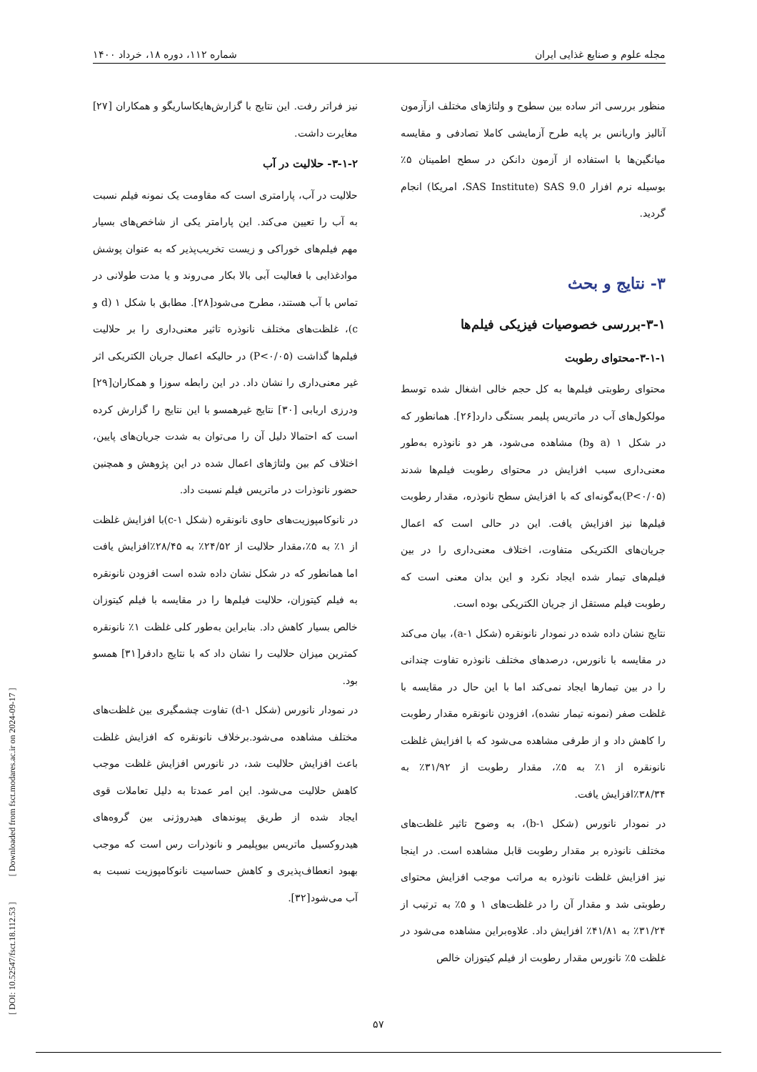مجله علوم و صنایع غذایی ایران شماره ۱۱۲، دوره ۱۸، خرداد ۱۴۰۰
منظور بررسی اثر ساده بین سطوح و ولتاژهای مختلف ازآزمون آنالیز واریانس بر پایه طرح آزمایشی کاملا تصادفی و مقایسه میانگین‌ها با استفاده از آزمون دانکن در سطح اطمینان ۵٪ بوسیله نرم افزار SAS 9.0 (SAS Institute، امریکا) انجام گردید.
۳- نتایج و بحث
۳-۱-بررسی خصوصیات فیزیکی فیلم‌ها
۳-۱-۱-محتوای رطوبت
محتوای رطوبتی فیلم‌ها به کل حجم خالی اشغال شده توسط مولکول‌های آب در ماتریس پلیمر بستگی دارد[۲۶]. همانطور که در شکل ۱ (a وb) مشاهده می‌شود، هر دو نانوذره به‌طور معنی‌داری سبب افزایش در محتوای رطوبت فیلم‌ها شدند (P<۰/۰۵)به‌گونه‌ای که با افزایش سطح نانوذره، مقدار رطوبت فیلم‌ها نیز افزایش یافت. این در حالی است که اعمال جریان‌های الکتریکی متفاوت، اختلاف معنی‌داری را در بین فیلم‌های تیمار شده ایجاد نکرد و این بدان معنی است که رطوبت فیلم مستقل از جریان الکتریکی بوده است.
نتایج نشان داده شده در نمودار نانونقره (شکل a-۱)، بیان می‌کند در مقایسه با نانورس، درصدهای مختلف نانوذره تفاوت چندانی را در بین تیمارها ایجاد نمی‌کند اما با این حال در مقایسه با غلظت صفر (نمونه تیمار نشده)، افزودن نانونقره مقدار رطوبت را کاهش داد و از طرفی مشاهده می‌شود که با افزایش غلظت نانونقره از ۱٪ به ۵٪، مقدار رطوبت از ۳۱/۹۲٪ به ۳۸/۳۴٪افزایش یافت.
در نمودار نانورس (شکل b-۱)، به وضوح تاثیر غلظت‌های مختلف نانوذره بر مقدار رطوبت قابل مشاهده است. در اینجا نیز افزایش غلظت نانوذره به مراتب موجب افزایش محتوای رطوبتی شد و مقدار آن را در غلظت‌های ۱ و ۵٪ به ترتیب از ۳۱/۲۴٪ به ۴۱/۸۱٪ افزایش داد. علاوه‌براین مشاهده می‌شود در غلظت ۵٪ نانورس مقدار رطوبت از فیلم کیتوزان خالص
نیز فراتر رفت. این نتایج با گزارش‌هایکاساریگو و همکاران [۲۷] مغایرت داشت.
۳-۱-۲- حلالیت در آب
حلالیت در آب، پارامتری است که مقاومت یک نمونه فیلم نسبت به آب را تعیین می‌کند. این پارامتر یکی از شاخص‌های بسیار مهم فیلم‌های خوراکی و زیست تخریب‌پذیر که به عنوان پوشش موادغذایی با فعالیت آبی بالا بکار می‌روند و یا مدت طولانی در تماس با آب هستند، مطرح می‌شود[۲۸]. مطابق با شکل ۱ (d و c)، غلظت‌های مختلف نانوذره تاثیر معنی‌داری را بر حلالیت فیلم‌ها گذاشت (P<۰/۰۵) در حالیکه اعمال جریان الکتریکی اثر غیر معنی‌داری را نشان داد. در این رابطه سوزا و همکاران[۲۹] ودرزی اربابی [۳۰] نتایج غیرهمسو با این نتایج را گزارش کرده است که احتمالا دلیل آن را می‌توان به شدت جریان‌های پایین، اختلاف کم بین ولتاژهای اعمال شده در این پژوهش و همچنین حضور نانوذرات در ماتریس فیلم نسبت داد.
در نانوکامپوزیت‌های حاوی نانونقره (شکل c-۱)با افزایش غلظت از ۱٪ به ۵٪،مقدار حلالیت از ۲۴/۵۲٪ به ۲۸/۴۵٪افزایش یافت اما همانطور که در شکل نشان داده شده است افزودن نانونقره به فیلم کیتوزان، حلالیت فیلم‌ها را در مقایسه با فیلم کیتوزان خالص بسیار کاهش داد. بنابراین به‌طور کلی غلظت ۱٪ نانونقره کمترین میزان حلالیت را نشان داد که با نتایج دادفر[۳۱] همسو بود.
در نمودار نانورس (شکل d-۱) تفاوت چشمگیری بین غلظت‌های مختلف مشاهده می‌شود.برخلاف نانونقره که افزایش غلظت باعث افزایش حلالیت شد، در نانورس افزایش غلظت موجب کاهش حلالیت می‌شود. این امر عمدتا به دلیل تعاملات قوی ایجاد شده از طریق پیوندهای هیدروژنی بین گروه‌های هیدروکسیل ماتریس بیوپلیمر و نانوذرات رس است که موجب بهبود انعطاف‌پذیری و کاهش حساسیت نانوکامپوزیت نسبت به آب می‌شود[۳۲].
[ DOI: 10.52547/fsct.18.112.53 ] [ Downloaded from fsct.modares.ac.ir on 2024-09-17 ]
۵۷